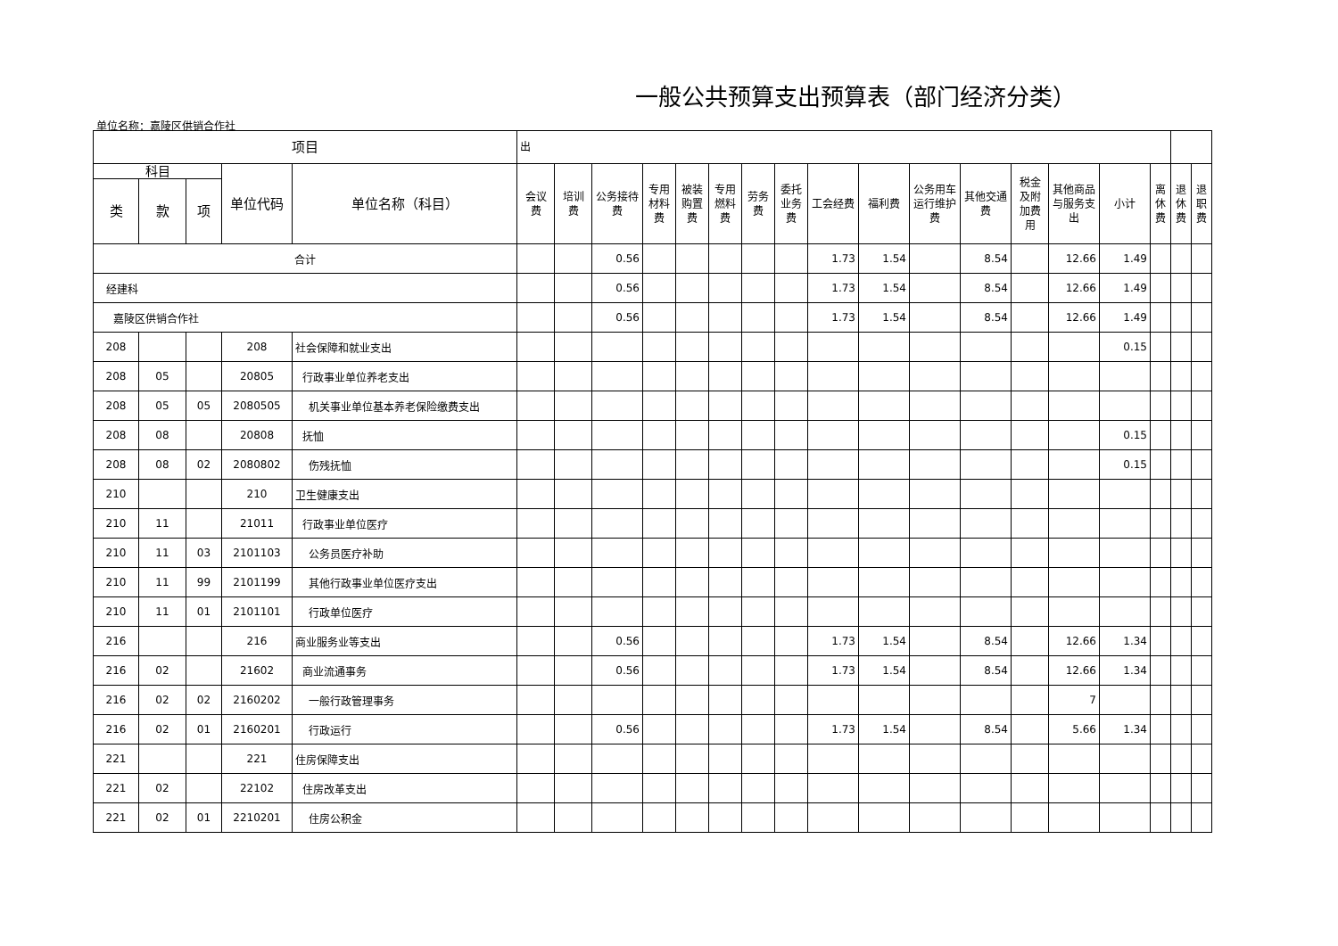一般公共预算支出预算表（部门经济分类）
单位名称：嘉陵区供销合作社
| 项目 | | | | | 出 | | | | | | | | | | | | | | | | | |
| --- | --- | --- | --- | --- | --- | --- | --- | --- | --- | --- | --- | --- | --- | --- | --- | --- | --- | --- | --- | --- | --- | --- |
| 科目 | | | 单位代码 | 单位名称（科目） | 会议费 | 培训费 | 公务接待费 | 专用材料费 | 被装购置费 | 专用燃料费 | 劳务费 | 委托业务费 | 工会经费 | 福利费 | 公务用车运行维护费 | 其他交通费 | 税金及附加费用 | 其他商品与服务支出 | 小计 | 离休费 | 退休费 | 退职费 |
| 类 | 款 | 项 | | | | | | | | | | | | | | | | | | | | |
| 合计 | | | | | | | 0.56 | | | | | | 1.73 | 1.54 | | 8.54 | | 12.66 | 1.49 | | | |
| 经建科 | | | | | | | 0.56 | | | | | | 1.73 | 1.54 | | 8.54 | | 12.66 | 1.49 | | | |
| 嘉陵区供销合作社 | | | | | | | 0.56 | | | | | | 1.73 | 1.54 | | 8.54 | | 12.66 | 1.49 | | | |
| 208 | | | 208 | 社会保障和就业支出 | | | | | | | | | | | | | | | 0.15 | | | |
| 208 | 05 | | 20805 | 行政事业单位养老支出 | | | | | | | | | | | | | | | | | | |
| 208 | 05 | 05 | 2080505 | 机关事业单位基本养老保险缴费支出 | | | | | | | | | | | | | | | | | | |
| 208 | 08 | | 20808 | 抚恤 | | | | | | | | | | | | | | | 0.15 | | | |
| 208 | 08 | 02 | 2080802 | 伤残抚恤 | | | | | | | | | | | | | | | 0.15 | | | |
| 210 | | | 210 | 卫生健康支出 | | | | | | | | | | | | | | | | | | |
| 210 | 11 | | 21011 | 行政事业单位医疗 | | | | | | | | | | | | | | | | | | |
| 210 | 11 | 03 | 2101103 | 公务员医疗补助 | | | | | | | | | | | | | | | | | | |
| 210 | 11 | 99 | 2101199 | 其他行政事业单位医疗支出 | | | | | | | | | | | | | | | | | | |
| 210 | 11 | 01 | 2101101 | 行政单位医疗 | | | | | | | | | | | | | | | | | | |
| 216 | | | 216 | 商业服务业等支出 | | | 0.56 | | | | | | 1.73 | 1.54 | | 8.54 | | 12.66 | 1.34 | | | |
| 216 | 02 | | 21602 | 商业流通事务 | | | 0.56 | | | | | | 1.73 | 1.54 | | 8.54 | | 12.66 | 1.34 | | | |
| 216 | 02 | 02 | 2160202 | 一般行政管理事务 | | | | | | | | | | | | | | 7 | | | | |
| 216 | 02 | 01 | 2160201 | 行政运行 | | | 0.56 | | | | | | 1.73 | 1.54 | | 8.54 | | 5.66 | 1.34 | | | |
| 221 | | | 221 | 住房保障支出 | | | | | | | | | | | | | | | | | | |
| 221 | 02 | | 22102 | 住房改革支出 | | | | | | | | | | | | | | | | | | |
| 221 | 02 | 01 | 2210201 | 住房公积金 | | | | | | | | | | | | | | | | | | |